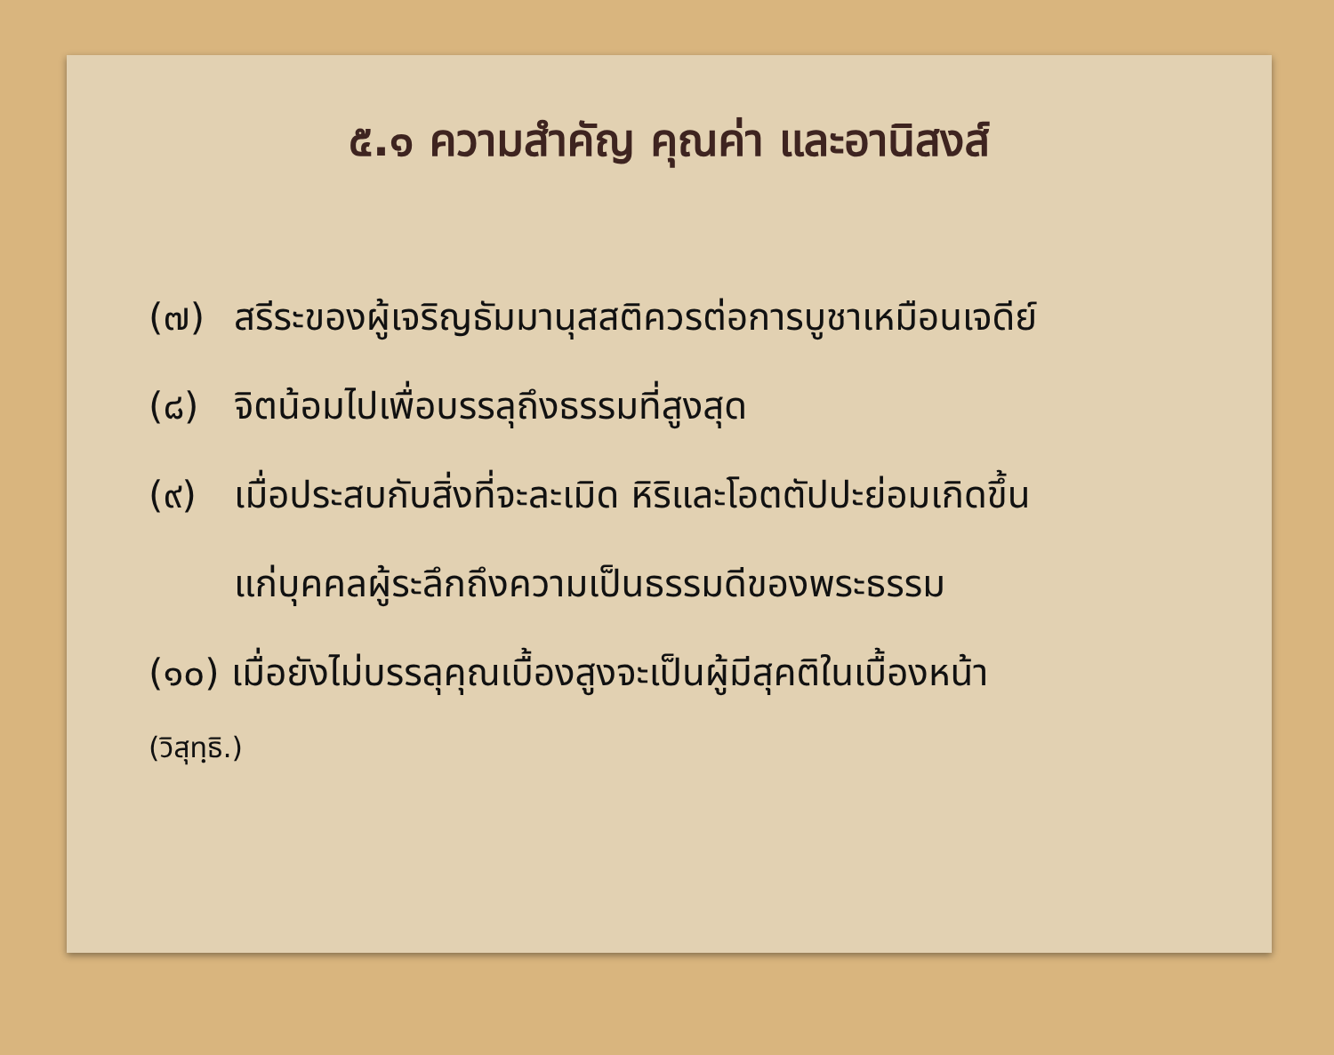๕.๑ ความสำคัญ คุณค่า และอานิสงส์
(๗) สรีระของผู้เจริญธัมมานุสสติควรต่อการบูชาเหมือนเจดีย์
(๘) จิตน้อมไปเพื่อบรรลุถึงธรรมที่สูงสุด
(๙) เมื่อประสบกับสิ่งที่จะละเมิด หิริและโอตตัปปะย่อมเกิดขึ้น
แก่บุคคลผู้ระลึกถึงความเป็นธรรมดีของพระธรรม
(๑๐) เมื่อยังไม่บรรลุคุณเบื้องสูงจะเป็นผู้มีสุคติในเบื้องหน้า
(วิสุทฺธิ.)